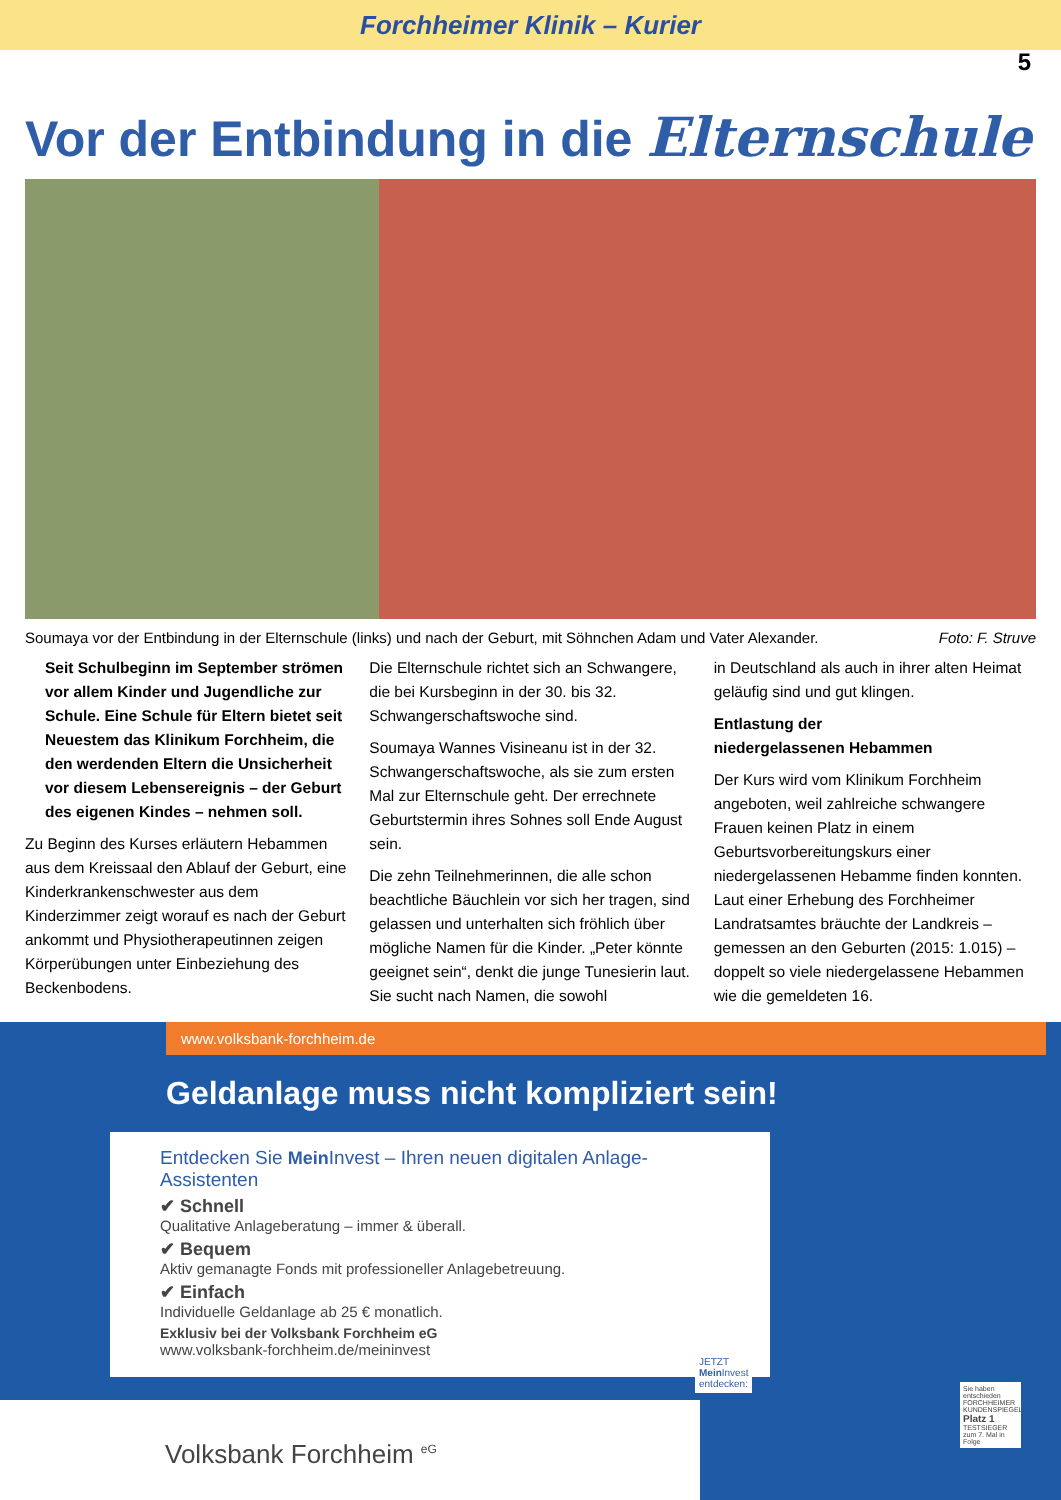Forchheimer Klinik – Kurier
5
Vor der Entbindung in die Elternschule
Soumaya vor der Entbindung in der Elternschule (links) und nach der Geburt, mit Söhnchen Adam und Vater Alexander. Foto: F. Struve
Seit Schulbeginn im September strömen vor allem Kinder und Jugendliche zur Schule. Eine Schule für Eltern bietet seit Neuestem das Klinikum Forchheim, die den werdenden Eltern die Unsicherheit vor diesem Lebensereignis – der Geburt des eigenen Kindes – nehmen soll.
Zu Beginn des Kurses erläutern Hebammen aus dem Kreissaal den Ablauf der Geburt, eine Kinderkrankenschwester aus dem Kinderzimmer zeigt worauf es nach der Geburt ankommt und Physiotherapeutinnen zeigen Körperübungen unter Einbeziehung des Beckenbodens.
Die Elternschule richtet sich an Schwangere, die bei Kursbeginn in der 30. bis 32. Schwangerschaftswoche sind.
Soumaya Wannes Visineanu ist in der 32. Schwangerschaftswoche, als sie zum ersten Mal zur Elternschule geht. Der errechnete Geburtstermin ihres Sohnes soll Ende August sein.
Die zehn Teilnehmerinnen, die alle schon beachtliche Bäuchlein vor sich her tragen, sind gelassen und unterhalten sich fröhlich über mögliche Namen für die Kinder. „Peter könnte geeignet sein“, denkt die junge Tunesierin laut. Sie sucht nach Namen, die sowohl
in Deutschland als auch in ihrer alten Heimat geläufig sind und gut klingen.
Entlastung der
niedergelassenen Hebammen
Der Kurs wird vom Klinikum Forchheim angeboten, weil zahlreiche schwangere Frauen keinen Platz in einem Geburtsvorbereitungskurs einer niedergelassenen Hebamme finden konnten. Laut einer Erhebung des Forchheimer Landratsamtes bräuchte der Landkreis – gemessen an den Geburten (2015: 1.015) – doppelt so viele niedergelassene Hebammen wie die gemeldeten 16.
www.volksbank-forchheim.de
Geldanlage muss nicht kompliziert sein!
Entdecken Sie Mein Invest – Ihren neuen digitalen Anlage-Assistenten
✔ Schnell
Qualitative Anlageberatung – immer & überall.
✔ Bequem
Aktiv gemanagte Fonds mit professioneller Anlagebetreuung.
✔ Einfach
Individuelle Geldanlage ab 25 € monatlich.
Exklusiv bei der Volksbank Forchheim eG
www.volksbank-forchheim.de/meininvest
JETZT
Mein Invest
entdecken:
Sie haben entschieden FORCHHEIMER KUNDENSPIEGEL Platz 1 TESTSIEGER zum 7. Mal in Folge
Volksbank Forchheim <sup>eG</sup>